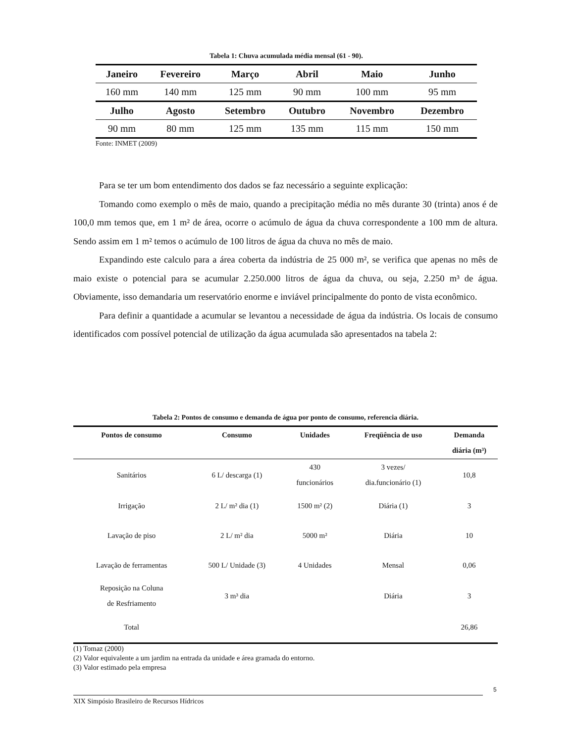Tabela 1: Chuva acumulada média mensal (61 - 90).
| Janeiro | Fevereiro | Março | Abril | Maio | Junho |
| --- | --- | --- | --- | --- | --- |
| 160 mm | 140 mm | 125 mm | 90 mm | 100 mm | 95 mm |
| Julho | Agosto | Setembro | Outubro | Novembro | Dezembro |
| 90 mm | 80 mm | 125 mm | 135 mm | 115 mm | 150 mm |
Fonte: INMET (2009)
Para se ter um bom entendimento dos dados se faz necessário a seguinte explicação:
Tomando como exemplo o mês de maio, quando a precipitação média no mês durante 30 (trinta) anos é de 100,0 mm temos que, em 1 m² de área, ocorre o acúmulo de água da chuva correspondente a 100 mm de altura. Sendo assim em 1 m² temos o acúmulo de 100 litros de água da chuva no mês de maio.
Expandindo este calculo para a área coberta da indústria de 25 000 m², se verifica que apenas no mês de maio existe o potencial para se acumular 2.250.000 litros de água da chuva, ou seja, 2.250 m³ de água. Obviamente, isso demandaria um reservatório enorme e inviável principalmente do ponto de vista econômico.
Para definir a quantidade a acumular se levantou a necessidade de água da indústria. Os locais de consumo identificados com possível potencial de utilização da água acumulada são apresentados na tabela 2:
Tabela 2: Pontos de consumo e demanda de água por ponto de consumo, referencia diária.
| Pontos de consumo | Consumo | Unidades | Freqüência de uso | Demanda diária (m³) |
| --- | --- | --- | --- | --- |
| Sanitários | 6 L/ descarga (1) | 430 funcionários | 3 vezes/ dia.funcionário (1) | 10,8 |
| Irrigação | 2 L/ m² dia (1) | 1500 m² (2) | Diária (1) | 3 |
| Lavação de piso | 2 L/ m² dia | 5000 m² | Diária | 10 |
| Lavação de ferramentas | 500 L/ Unidade (3) | 4 Unidades | Mensal | 0,06 |
| Reposição na Coluna de Resfriamento | 3 m³ dia | | Diária | 3 |
| Total | | | | 26,86 |
(1) Tomaz (2000)
(2) Valor equivalente a um jardim na entrada da unidade e área gramada do entorno.
(3) Valor estimado pela empresa
5
XIX Simpósio Brasileiro de Recursos Hídricos